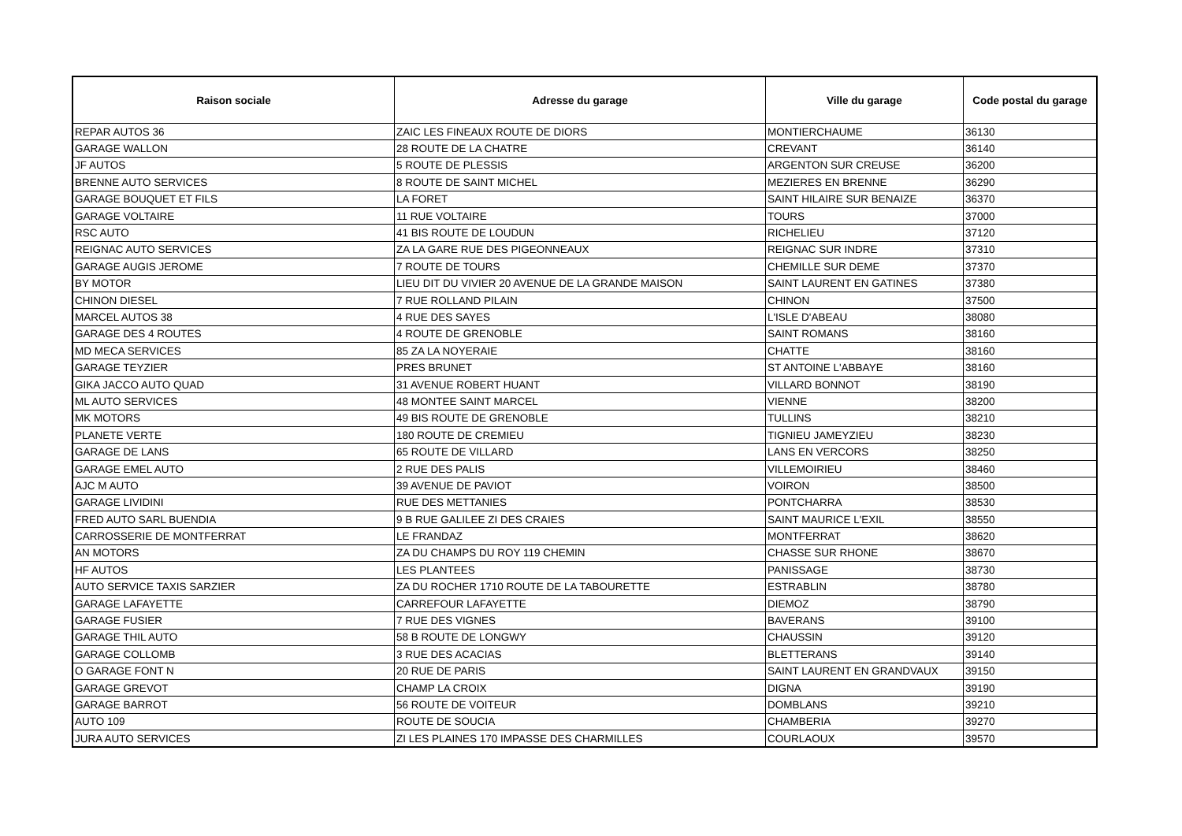| Raison sociale | Adresse du garage | Ville du garage | Code postal du garage |
| --- | --- | --- | --- |
| REPAR AUTOS 36 | ZAIC LES FINEAUX ROUTE DE DIORS | MONTIERCHAUME | 36130 |
| GARAGE WALLON | 28 ROUTE DE LA CHATRE | CREVANT | 36140 |
| JF AUTOS | 5 ROUTE DE PLESSIS | ARGENTON SUR CREUSE | 36200 |
| BRENNE AUTO SERVICES | 8 ROUTE DE SAINT MICHEL | MEZIERES EN BRENNE | 36290 |
| GARAGE BOUQUET ET FILS | LA FORET | SAINT HILAIRE SUR BENAIZE | 36370 |
| GARAGE VOLTAIRE | 11 RUE VOLTAIRE | TOURS | 37000 |
| RSC AUTO | 41 BIS ROUTE DE LOUDUN | RICHELIEU | 37120 |
| REIGNAC AUTO SERVICES | ZA LA GARE RUE DES PIGEONNEAUX | REIGNAC SUR INDRE | 37310 |
| GARAGE AUGIS JEROME | 7 ROUTE DE TOURS | CHEMILLE SUR DEME | 37370 |
| BY MOTOR | LIEU DIT DU VIVIER 20 AVENUE DE LA GRANDE MAISON | SAINT LAURENT EN GATINES | 37380 |
| CHINON DIESEL | 7 RUE ROLLAND PILAIN | CHINON | 37500 |
| MARCEL AUTOS 38 | 4 RUE DES SAYES | L'ISLE D'ABEAU | 38080 |
| GARAGE DES 4 ROUTES | 4 ROUTE DE GRENOBLE | SAINT ROMANS | 38160 |
| MD MECA SERVICES | 85 ZA LA NOYERAIE | CHATTE | 38160 |
| GARAGE TEYZIER | PRES BRUNET | ST ANTOINE L'ABBAYE | 38160 |
| GIKA JACCO AUTO QUAD | 31 AVENUE ROBERT HUANT | VILLARD BONNOT | 38190 |
| ML AUTO SERVICES | 48 MONTEE SAINT MARCEL | VIENNE | 38200 |
| MK MOTORS | 49 BIS ROUTE DE GRENOBLE | TULLINS | 38210 |
| PLANETE VERTE | 180 ROUTE DE CREMIEU | TIGNIEU JAMEYZIEU | 38230 |
| GARAGE DE LANS | 65 ROUTE DE VILLARD | LANS EN VERCORS | 38250 |
| GARAGE EMEL AUTO | 2 RUE DES PALIS | VILLEMOIRIEU | 38460 |
| AJC M AUTO | 39 AVENUE DE PAVIOT | VOIRON | 38500 |
| GARAGE LIVIDINI | RUE DES METTANIES | PONTCHARRA | 38530 |
| FRED AUTO SARL BUENDIA | 9 B RUE GALILEE ZI DES CRAIES | SAINT MAURICE L'EXIL | 38550 |
| CARROSSERIE DE MONTFERRAT | LE FRANDAZ | MONTFERRAT | 38620 |
| AN MOTORS | ZA DU CHAMPS DU ROY 119 CHEMIN | CHASSE SUR RHONE | 38670 |
| HF AUTOS | LES PLANTEES | PANISSAGE | 38730 |
| AUTO SERVICE TAXIS SARZIER | ZA DU ROCHER 1710 ROUTE DE LA TABOURETTE | ESTRABLIN | 38780 |
| GARAGE LAFAYETTE | CARREFOUR LAFAYETTE | DIEMOZ | 38790 |
| GARAGE FUSIER | 7 RUE DES VIGNES | BAVERANS | 39100 |
| GARAGE THIL AUTO | 58 B ROUTE DE LONGWY | CHAUSSIN | 39120 |
| GARAGE COLLOMB | 3 RUE DES ACACIAS | BLETTERANS | 39140 |
| O GARAGE FONT N | 20 RUE DE PARIS | SAINT LAURENT EN GRANDVAUX | 39150 |
| GARAGE GREVOT | CHAMP LA CROIX | DIGNA | 39190 |
| GARAGE BARROT | 56 ROUTE DE VOITEUR | DOMBLANS | 39210 |
| AUTO 109 | ROUTE DE SOUCIA | CHAMBERIA | 39270 |
| JURA AUTO SERVICES | ZI LES PLAINES 170 IMPASSE DES CHARMILLES | COURLAOUX | 39570 |